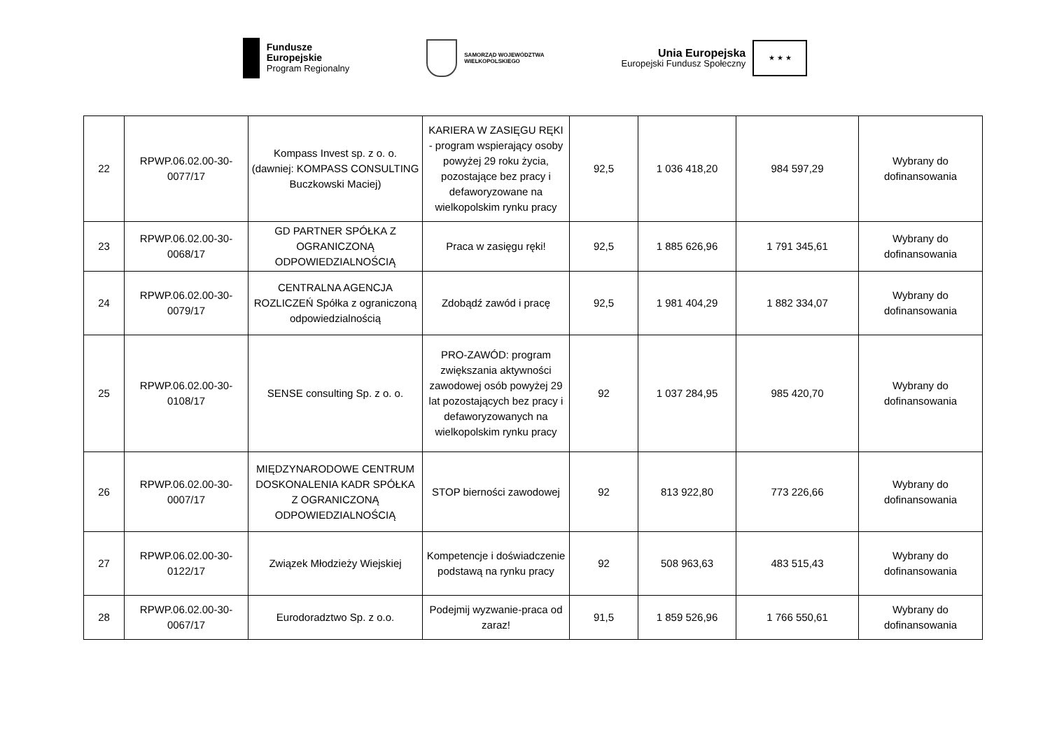Fundusze
Europejskie
Program Regionalny
SAMORZĄD WOJEWÓDZTWA
WIELKOPOLSKIEGO
Unia Europejska
Europejski Fundusz Społeczny
★ ★ ★
| 22 | RPWP.06.02.00-30-0077/17 | Kompass Invest sp. z o. o. (dawniej: KOMPASS CONSULTING Buczkowski Maciej) | KARIERA W ZASIĘGU RĘKI - program wspierający osoby powyżej 29 roku życia, pozostające bez pracy i defaworyzowane na wielkopolskim rynku pracy | 92,5 | 1 036 418,20 | 984 597,29 | Wybrany do dofinansowania |
| 23 | RPWP.06.02.00-30-0068/17 | GD PARTNER SPÓŁKA Z OGRANICZONĄ ODPOWIEDZIALNOŚCIĄ | Praca w zasięgu ręki! | 92,5 | 1 885 626,96 | 1 791 345,61 | Wybrany do dofinansowania |
| 24 | RPWP.06.02.00-30-0079/17 | CENTRALNA AGENCJA ROZLICZEŃ Spółka z ograniczoną odpowiedzialnością | Zdobądź zawód i pracę | 92,5 | 1 981 404,29 | 1 882 334,07 | Wybrany do dofinansowania |
| 25 | RPWP.06.02.00-30-0108/17 | SENSE consulting Sp. z o. o. | PRO-ZAWÓD: program zwiększania aktywności zawodowej osób powyżej 29 lat pozostających bez pracy i defaworyzowanych na wielkopolskim rynku pracy | 92 | 1 037 284,95 | 985 420,70 | Wybrany do dofinansowania |
| 26 | RPWP.06.02.00-30-0007/17 | MIĘDZYNARODOWE CENTRUM DOSKONALENIA KADR SPÓŁKA Z OGRANICZONĄ ODPOWIEDZIALNOŚCIĄ | STOP bierności zawodowej | 92 | 813 922,80 | 773 226,66 | Wybrany do dofinansowania |
| 27 | RPWP.06.02.00-30-0122/17 | Związek Młodzieży Wiejskiej | Kompetencje i doświadczenie podstawą na rynku pracy | 92 | 508 963,63 | 483 515,43 | Wybrany do dofinansowania |
| 28 | RPWP.06.02.00-30-0067/17 | Eurodoradztwo Sp. z o.o. | Podejmij wyzwanie-praca od zaraz! | 91,5 | 1 859 526,96 | 1 766 550,61 | Wybrany do dofinansowania |